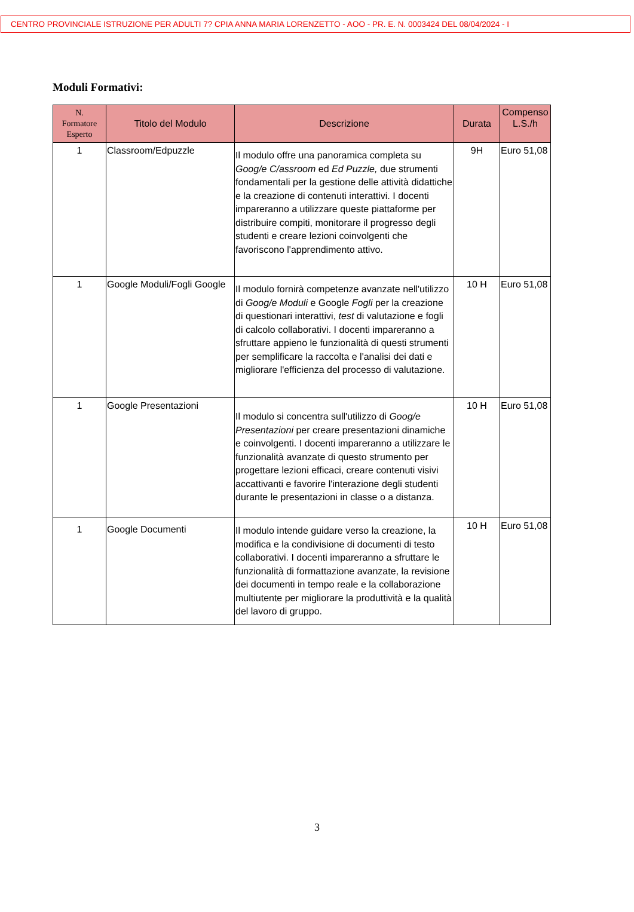CENTRO PROVINCIALE ISTRUZIONE PER ADULTI 7? CPIA ANNA MARIA LORENZETTO - AOO - PR. E. N. 0003424 DEL 08/04/2024 - I
Moduli Formativi:
| N. Formatore Esperto | Titolo del Modulo | Descrizione | Durata | Compenso L.S./h |
| --- | --- | --- | --- | --- |
| 1 | Classroom/Edpuzzle | Il modulo offre una panoramica completa su Goog/e C/assroom ed Ed Puzzle, due strumenti fondamentali per la gestione delle attività didattiche e la creazione di contenuti interattivi. I docenti impareranno a utilizzare queste piattaforme per distribuire compiti, monitorare il progresso degli studenti e creare lezioni coinvolgenti che favoriscono l'apprendimento attivo. | 9H | Euro 51,08 |
| 1 | Google Moduli/Fogli Google | Il modulo fornirà competenze avanzate nell'utilizzo di Goog/e Moduli e Google Fogli per la creazione di questionari interattivi, test di valutazione e fogli di calcolo collaborativi. I docenti impareranno a sfruttare appieno le funzionalità di questi strumenti per semplificare la raccolta e l'analisi dei dati e migliorare l'efficienza del processo di valutazione. | 10 H | Euro 51,08 |
| 1 | Google Presentazioni | Il modulo si concentra sull'utilizzo di Goog/e Presentazioni per creare presentazioni dinamiche e coinvolgenti. I docenti impareranno a utilizzare le funzionalità avanzate di questo strumento per progettare lezioni efficaci, creare contenuti visivi accattivanti e favorire l'interazione degli studenti durante le presentazioni in classe o a distanza. | 10 H | Euro 51,08 |
| 1 | Google Documenti | Il modulo intende guidare verso la creazione, la modifica e la condivisione di documenti di testo collaborativi. I docenti impareranno a sfruttare le funzionalità di formattazione avanzate, la revisione dei documenti in tempo reale e la collaborazione multiutente per migliorare la produttività e la qualità del lavoro di gruppo. | 10 H | Euro 51,08 |
3